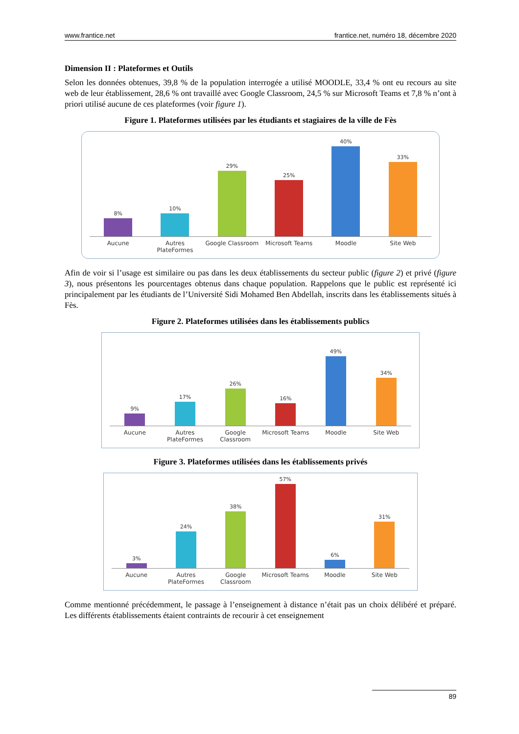www.frantice.net frantice.net, numéro 18, décembre 2020
Dimension II : Plateformes et Outils
Selon les données obtenues, 39,8 % de la population interrogée a utilisé MOODLE, 33,4 % ont eu recours au site web de leur établissement, 28,6 % ont travaillé avec Google Classroom, 24,5 % sur Microsoft Teams et 7,8 % n’ont à priori utilisé aucune de ces plateformes (voir figure 1).
Figure 1. Plateformes utilisées par les étudiants et stagiaires de la ville de Fès
8%
10%
29%
25%
40%
33%
Aucune Autres PlateFormes Google Classroom Microsoft Teams Moodle Site Web
Afin de voir si l’usage est similaire ou pas dans les deux établissements du secteur public (figure 2) et privé (figure 3), nous présentons les pourcentages obtenus dans chaque population. Rappelons que le public est représenté ici principalement par les étudiants de l’Université Sidi Mohamed Ben Abdellah, inscrits dans les établissements situés à Fès.
Figure 2. Plateformes utilisées dans les établissements publics
9%
17%
26%
16%
49%
34%
Aucune Autres PlateFormes Google Classroom Microsoft Teams Moodle Site Web
Figure 3. Plateformes utilisées dans les établissements privés
3%
24%
38%
57%
6%
31%
Aucune Autres PlateFormes Google Classroom Microsoft Teams Moodle Site Web
Comme mentionné précédemment, le passage à l’enseignement à distance n’était pas un choix délibéré et préparé. Les différents établissements étaient contraints de recourir à cet enseignement
89